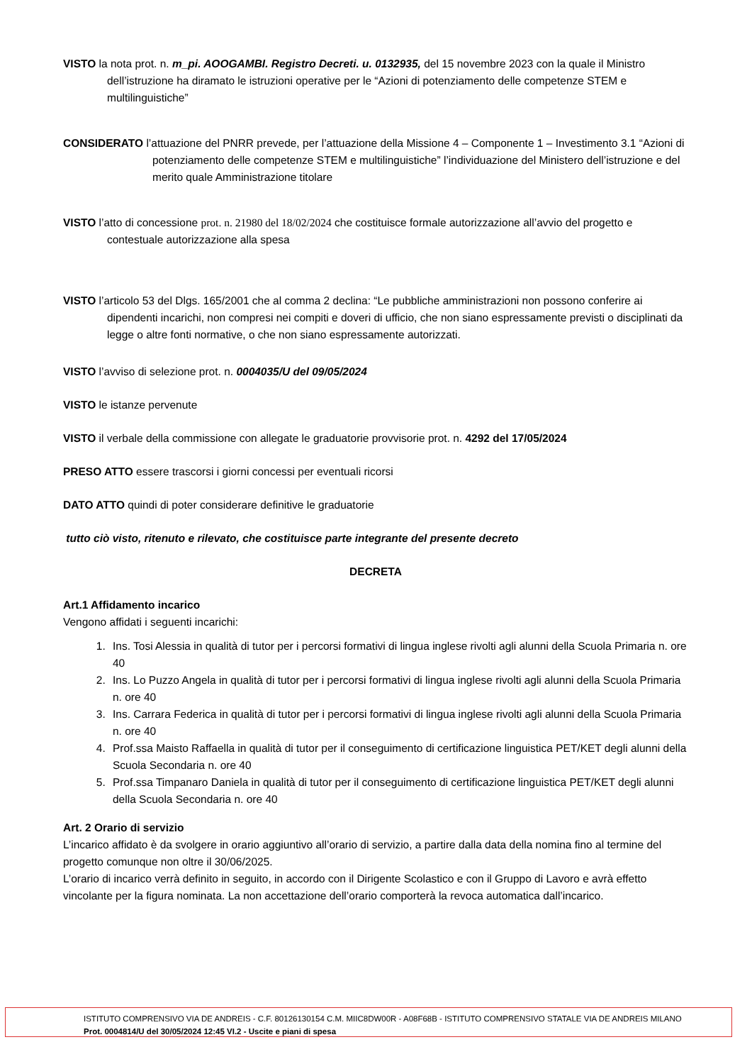VISTO la nota prot. n. m_pi. AOOGAMBI. Registro Decreti. u. 0132935, del 15 novembre 2023 con la quale il Ministro dell’istruzione ha diramato le istruzioni operative per le “Azioni di potenziamento delle competenze STEM e multilinguistiche”
CONSIDERATO l’attuazione del PNRR prevede, per l’attuazione della Missione 4 – Componente 1 – Investimento 3.1 “Azioni di potenziamento delle competenze STEM e multilinguistiche” l’individuazione del Ministero dell’istruzione e del merito quale Amministrazione titolare
VISTO l’atto di concessione prot. n. 21980 del 18/02/2024 che costituisce formale autorizzazione all’avvio del progetto e contestuale autorizzazione alla spesa
VISTO l’articolo 53 del Dlgs. 165/2001 che al comma 2 declina: “Le pubbliche amministrazioni non possono conferire ai dipendenti incarichi, non compresi nei compiti e doveri di ufficio, che non siano espressamente previsti o disciplinati da legge o altre fonti normative, o che non siano espressamente autorizzati.
VISTO l’avviso di selezione prot. n. 0004035/U del 09/05/2024
VISTO le istanze pervenute
VISTO il verbale della commissione con allegate le graduatorie provvisorie prot. n. 4292 del 17/05/2024
PRESO ATTO essere trascorsi i giorni concessi per eventuali ricorsi
DATO ATTO quindi di poter considerare definitive le graduatorie
tutto ciò visto, ritenuto e rilevato, che costituisce parte integrante del presente decreto
DECRETA
Art.1 Affidamento incarico
Vengono affidati i seguenti incarichi:
1. Ins. Tosi Alessia in qualità di tutor per i percorsi formativi di lingua inglese rivolti agli alunni della Scuola Primaria n. ore 40
2. Ins. Lo Puzzo Angela in qualità di tutor per i percorsi formativi di lingua inglese rivolti agli alunni della Scuola Primaria n. ore 40
3. Ins. Carrara Federica in qualità di tutor per i percorsi formativi di lingua inglese rivolti agli alunni della Scuola Primaria n. ore 40
4. Prof.ssa Maisto Raffaella in qualità di tutor per il conseguimento di certificazione linguistica PET/KET degli alunni della Scuola Secondaria n. ore 40
5. Prof.ssa Timpanaro Daniela in qualità di tutor per il conseguimento di certificazione linguistica PET/KET degli alunni della Scuola Secondaria n. ore 40
Art. 2 Orario di servizio
L’incarico affidato è da svolgere in orario aggiuntivo all’orario di servizio, a partire dalla data della nomina fino al termine del progetto comunque non oltre il 30/06/2025.
L’orario di incarico verrà definito in seguito, in accordo con il Dirigente Scolastico e con il Gruppo di Lavoro e avrà effetto vincolante per la figura nominata. La non accettazione dell’orario comporterà la revoca automatica dall’incarico.
ISTITUTO COMPRENSIVO VIA DE ANDREIS - C.F. 80126130154 C.M. MIIC8DW00R - A08F68B - ISTITUTO COMPRENSIVO STATALE VIA DE ANDREIS MILANO
Prot. 0004814/U del 30/05/2024 12:45 VI.2 - Uscite e piani di spesa